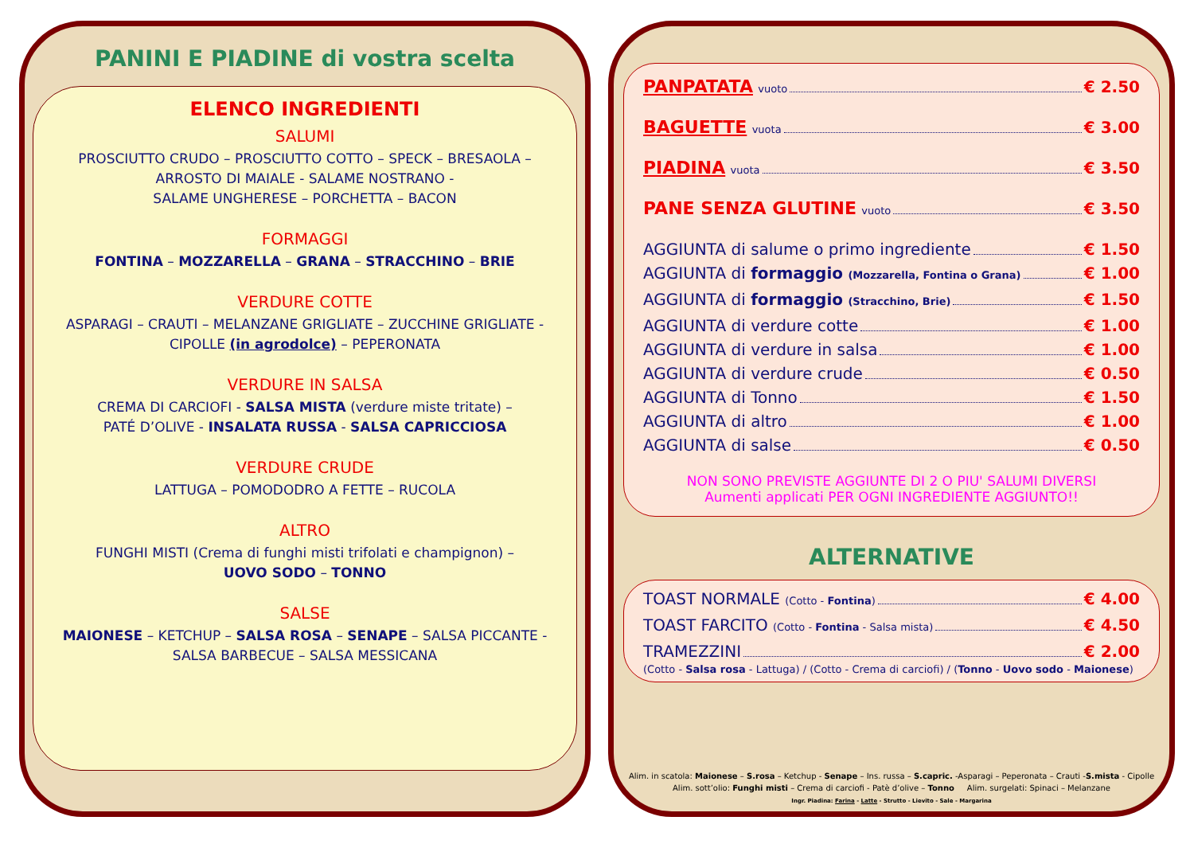PANINI E PIADINE di vostra scelta
ELENCO INGREDIENTI
SALUMI
PROSCIUTTO CRUDO – PROSCIUTTO COTTO – SPECK – BRESAOLA –
ARROSTO DI MAIALE - SALAME NOSTRANO -
SALAME UNGHERESE – PORCHETTA – BACON
FORMAGGI
FONTINA – MOZZARELLA – GRANA – STRACCHINO – BRIE
VERDURE COTTE
ASPARAGI – CRAUTI – MELANZANE GRIGLIATE – ZUCCHINE GRIGLIATE -
CIPOLLE (in agrodolce) – PEPERONATA
VERDURE IN SALSA
CREMA DI CARCIOFI - SALSA MISTA (verdure miste tritate) –
PATÉ D’OLIVE - INSALATA RUSSA - SALSA CAPRICCIOSA
VERDURE CRUDE
LATTUGA – POMODODRO A FETTE – RUCOLA
ALTRO
FUNGHI MISTI (Crema di funghi misti trifolati e champignon) –
UOVO SODO – TONNO
SALSE
MAIONESE – KETCHUP – SALSA ROSA – SENAPE – SALSA PICCANTE -
SALSA BARBECUE – SALSA MESSICANA
PANPATATA vuoto € 2.50
BAGUETTE vuota € 3.00
PIADINA vuota € 3.50
PANE SENZA GLUTINE vuoto € 3.50
AGGIUNTA di salume o primo ingrediente € 1.50
AGGIUNTA di formaggio (Mozzarella, Fontina o Grana) € 1.00
AGGIUNTA di formaggio (Stracchino, Brie) € 1.50
AGGIUNTA di verdure cotte € 1.00
AGGIUNTA di verdure in salsa € 1.00
AGGIUNTA di verdure crude € 0.50
AGGIUNTA di Tonno € 1.50
AGGIUNTA di altro € 1.00
AGGIUNTA di salse € 0.50
NON SONO PREVISTE AGGIUNTE DI 2 O PIU' SALUMI DIVERSI
Aumenti applicati PER OGNI INGREDIENTE AGGIUNTO!!
ALTERNATIVE
TOAST NORMALE (Cotto - Fontina) € 4.00
TOAST FARCITO (Cotto - Fontina - Salsa mista) € 4.50
TRAMEZZINI € 2.00
(Cotto - Salsa rosa - Lattuga) / (Cotto - Crema di carciofi) / (Tonno - Uovo sodo - Maionese)
Alim. in scatola: Maionese – S.rosa – Ketchup - Senape – Ins. russa – S.capric. -Asparagi – Peperonata – Crauti -S.mista - Cipolle
Alim. sott’olio: Funghi misti – Crema di carciofi - Patè d’olive – Tonno Alim. surgelati: Spinaci – Melanzane
Ingr. Piadina: Farina - Latte - Strutto - Lievito - Sale - Margarina